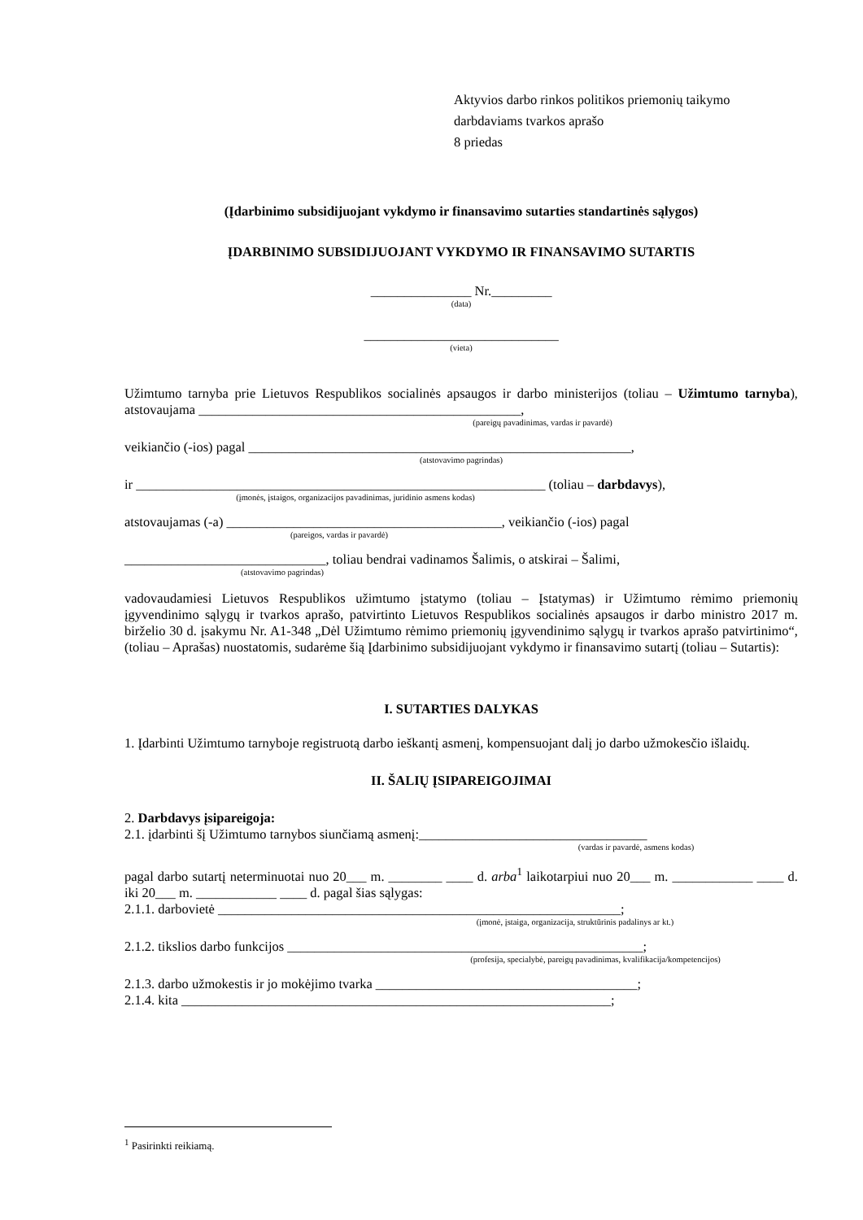Aktyvios darbo rinkos politikos priemonių taikymo
darbdaviams tvarkos aprašo
8 priedas
(Įdarbinimo subsidijuojant vykdymo ir finansavimo sutarties standartinės sąlygos)
ĮDARBINIMO SUBSIDIJUOJANT VYKDYMO IR FINANSAVIMO SUTARTIS
_______________ Nr._________
(data)
_____________________________
(vieta)
Užimtumo tarnyba prie Lietuvos Respublikos socialinės apsaugos ir darbo ministerijos (toliau – Užimtumo tarnyba), atstovaujama ________________________________________________,
(pareigų pavadinimas, vardas ir pavardė)
veikiančio (-ios) pagal _________________________________________________________,
(atstovavimo pagrindas)
ir _____________________________________________________________ (toliau – darbdavys),
(įmonės, įstaigos, organizacijos pavadinimas, juridinio asmens kodas)
atstovaujamas (-a) _________________________________________, veikiančio (-ios) pagal
(pareigos, vardas ir pavardė)
______________________________, toliau bendrai vadinamos Šalimis, o atskirai – Šalimi,
(atstovavimo pagrindas)
vadovaudamiesi Lietuvos Respublikos užimtumo įstatymo (toliau – Įstatymas) ir Užimtumo rėmimo priemonių įgyvendinimo sąlygų ir tvarkos aprašo, patvirtinto Lietuvos Respublikos socialinės apsaugos ir darbo ministro 2017 m. birželio 30 d. įsakymu Nr. A1-348 „Dėl Užimtumo rėmimo priemonių įgyvendinimo sąlygų ir tvarkos aprašo patvirtinimo“, (toliau – Aprašas) nuostatomis, sudarėme šią Įdarbinimo subsidijuojant vykdymo ir finansavimo sutartį (toliau – Sutartis):
I. SUTARTIES DALYKAS
1. Įdarbinti Užimtumo tarnyboje registruotą darbo ieškantį asmenį, kompensuojant dalį jo darbo užmokesčio išlaidų.
II. ŠALIŲ ĮSIPAREIGOJIMAI
2. Darbdavys įsipareigoja:
2.1. įdarbinti šį Užimtumo tarnybos siunčiamą asmenį:__________________________________
(vardas ir pavardė, asmens kodas)
pagal darbo sutartį neterminuotai nuo 20___ m. ________ ____ d. arba<sup>1</sup> laikotarpiui nuo 20___ m. ____________ ____ d. iki 20___ m. ____________ ____ d. pagal šias sąlygas:
2.1.1. darbovietė ____________________________________________________________;
(įmonė, įstaiga, organizacija, struktūrinis padalinys ar kt.)
2.1.2. tikslios darbo funkcijos _____________________________________________________;
(profesija, specialybė, pareigų pavadinimas, kvalifikacija/kompetencijos)
2.1.3. darbo užmokestis ir jo mokėjimo tvarka _______________________________________;
2.1.4. kita ________________________________________________________________;
<sup>1</sup> Pasirinkti reikiamą.